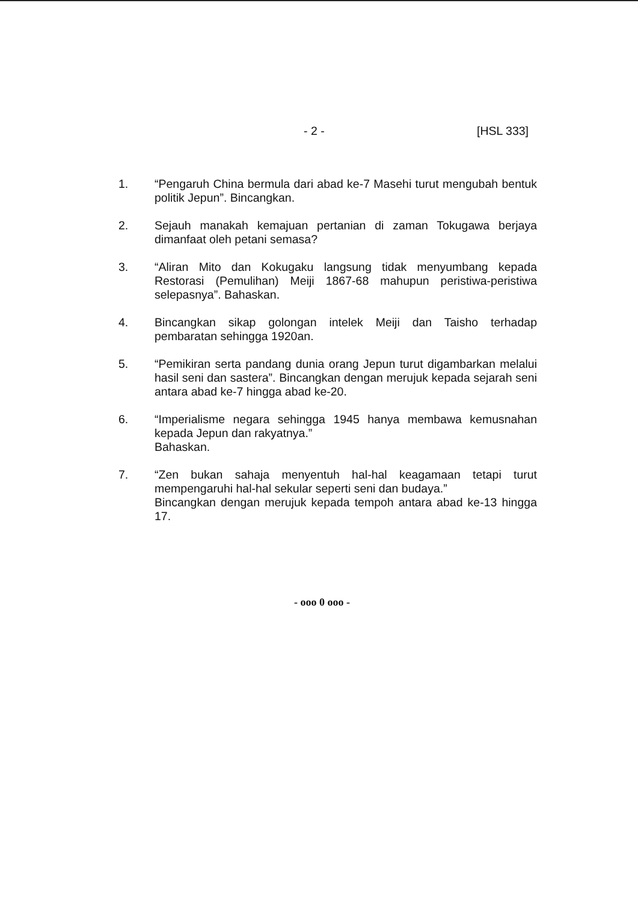- 2 - [HSL 333]
1. “Pengaruh China bermula dari abad ke-7 Masehi turut mengubah bentuk politik Jepun”. Bincangkan.
2. Sejauh manakah kemajuan pertanian di zaman Tokugawa berjaya dimanfaat oleh petani semasa?
3. “Aliran Mito dan Kokugaku langsung tidak menyumbang kepada Restorasi (Pemulihan) Meiji 1867-68 mahupun peristiwa-peristiwa selepasnya”. Bahaskan.
4. Bincangkan sikap golongan intelek Meiji dan Taisho terhadap pembaratan sehingga 1920an.
5. “Pemikiran serta pandang dunia orang Jepun turut digambarkan melalui hasil seni dan sastera”. Bincangkan dengan merujuk kepada sejarah seni antara abad ke-7 hingga abad ke-20.
6. “Imperialisme negara sehingga 1945 hanya membawa kemusnahan kepada Jepun dan rakyatnya.”
Bahaskan.
7. “Zen bukan sahaja menyentuh hal-hal keagamaan tetapi turut mempengaruhi hal-hal sekular seperti seni dan budaya.”
Bincangkan dengan merujuk kepada tempoh antara abad ke-13 hingga 17.
- ooo 0 ooo -